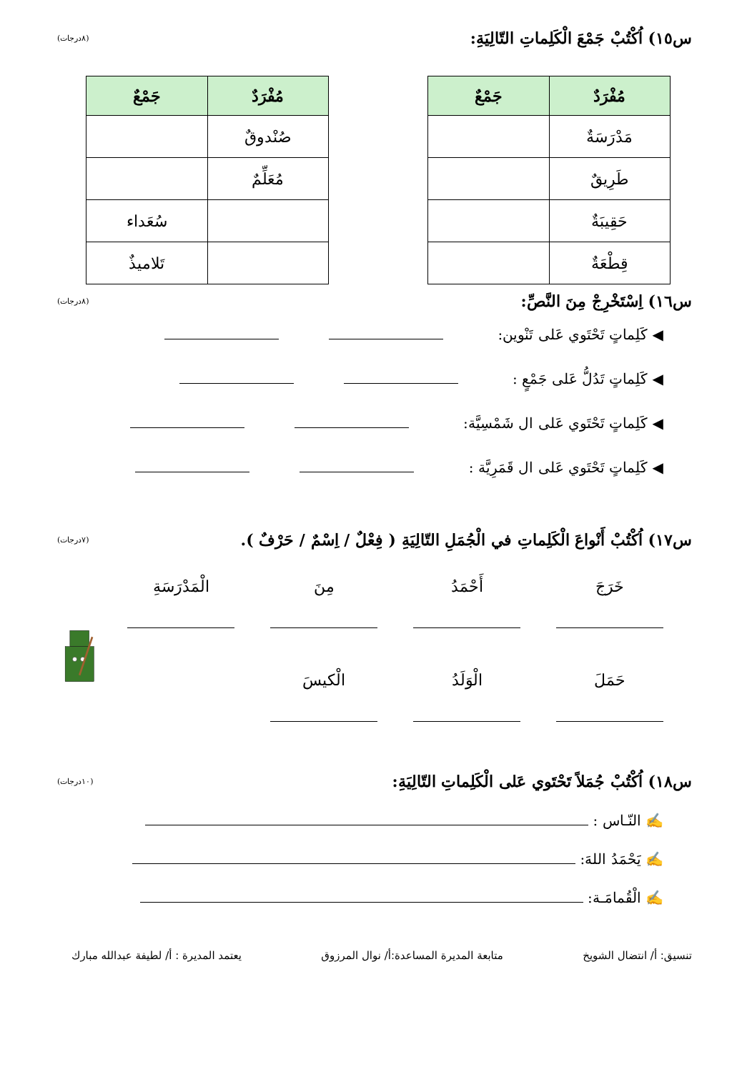س١٥) اُكْتُبْ جَمْعَ الْكَلِماتِ التّالِيَةِ: (٨درجات)
| مُفْرَدٌ | جَمْعٌ |
| --- | --- |
| مَدْرَسَةٌ | |
| طَرِيقٌ | |
| حَقِيبَةٌ | |
| قِطْعَةٌ | |
| مُفْرَدٌ | جَمْعٌ |
| --- | --- |
| صُنْدوقٌ | |
| مُعَلِّمٌ | |
| | سُعَداء |
| | تَلاميذٌ |
س١٦) اِسْتَخْرِجْ مِنَ النَّصِّ: (٨درجات)
◀ كَلِماتٍ تَحْتَوي عَلى تَنْوين:
◀ كَلِماتٍ تَدُلُّ عَلى جَمْعٍ :
◀ كَلِماتٍ تَحْتَوي عَلى ال شَمْسِيَّة:
◀ كَلِماتٍ تَحْتَوي عَلى ال قَمَرِيَّة :
س١٧) اُكْتُبْ أَنْواعَ الْكَلِماتِ في الْجُمَلِ التّالِيَةِ ( فِعْلٌ / اِسْمٌ / حَرْفٌ ). (٧درجات)
خَرَجَ
أَحْمَدُ
مِنَ
الْمَدْرَسَةِ
حَمَلَ
الْوَلَدُ
الْكيسَ
س١٨) اُكْتُبْ جُمَلاً تَحْتَوي عَلى الْكَلِماتِ التّالِيَةِ: (١٠درجات)
✍ النّـاس :
✍ يَحْمَدُ اللهَ:
✍ الْقُمامَـة:
تنسيق: أ/ انتضال الشويخ متابعة المديرة المساعدة:أ/ نوال المرزوق يعتمد المديرة : أ/ لطيفة عبدالله مبارك